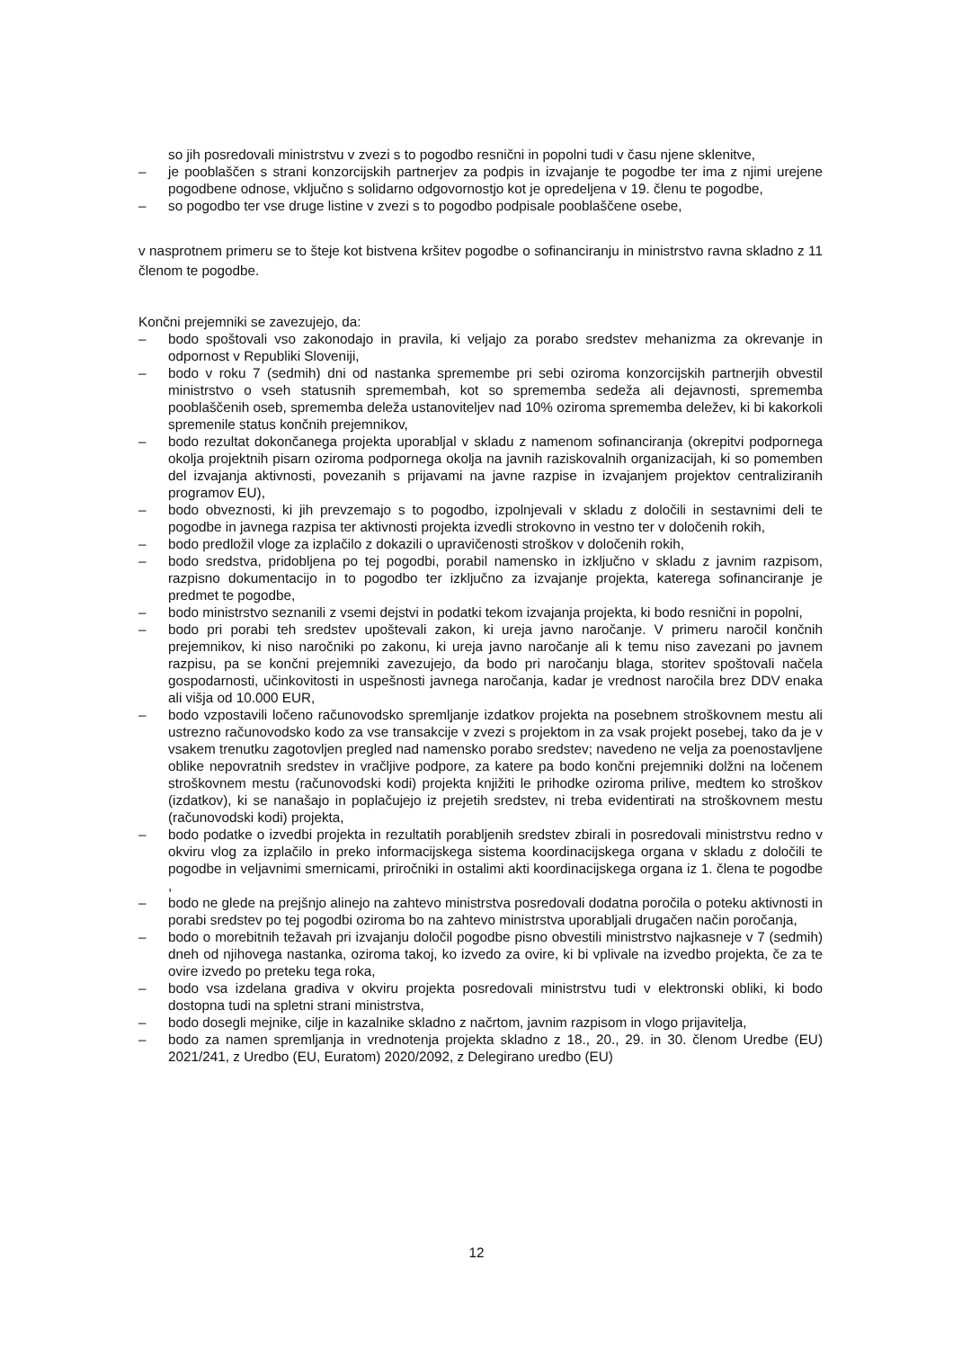so jih posredovali ministrstvu v zvezi s to pogodbo resnični in popolni tudi v času njene sklenitve,
– je pooblaščen s strani konzorcijskih partnerjev za podpis in izvajanje te pogodbe ter ima z njimi urejene pogodbene odnose, vključno s solidarno odgovornostjo kot je opredeljena v 19. členu te pogodbe,
– so pogodbo ter vse druge listine v zvezi s to pogodbo podpisale pooblaščene osebe,
v nasprotnem primeru se to šteje kot bistvena kršitev pogodbe o sofinanciranju in ministrstvo ravna skladno z 11 členom te pogodbe.
Končni prejemniki se zavezujejo, da:
– bodo spoštovali vso zakonodajo in pravila, ki veljajo za porabo sredstev mehanizma za okrevanje in odpornost v Republiki Sloveniji,
– bodo v roku 7 (sedmih) dni od nastanka spremembe pri sebi oziroma konzorcijskih partnerjih obvestil ministrstvo o vseh statusnih spremembah, kot so sprememba sedeža ali dejavnosti, sprememba pooblaščenih oseb, sprememba deleža ustanoviteljev nad 10% oziroma sprememba deležev, ki bi kakorkoli spremenile status končnih prejemnikov,
– bodo rezultat dokončanega projekta uporabljal v skladu z namenom sofinanciranja (okrepitvi podpornega okolja projektnih pisarn oziroma podpornega okolja na javnih raziskovalnih organizacijah, ki so pomemben del izvajanja aktivnosti, povezanih s prijavami na javne razpise in izvajanjem projektov centraliziranih programov EU),
– bodo obveznosti, ki jih prevzemajo s to pogodbo, izpolnjevali v skladu z določili in sestavnimi deli te pogodbe in javnega razpisa ter aktivnosti projekta izvedli strokovno in vestno ter v določenih rokih,
– bodo predložil vloge za izplačilo z dokazili o upravičenosti stroškov v določenih rokih,
– bodo sredstva, pridobljena po tej pogodbi, porabil namensko in izključno v skladu z javnim razpisom, razpisno dokumentacijo in to pogodbo ter izključno za izvajanje projekta, katerega sofinanciranje je predmet te pogodbe,
– bodo ministrstvo seznanili z vsemi dejstvi in podatki tekom izvajanja projekta, ki bodo resnični in popolni,
– bodo pri porabi teh sredstev upoštevali zakon, ki ureja javno naročanje. V primeru naročil končnih prejemnikov, ki niso naročniki po zakonu, ki ureja javno naročanje ali k temu niso zavezani po javnem razpisu, pa se končni prejemniki zavezujejo, da bodo pri naročanju blaga, storitev spoštovali načela gospodarnosti, učinkovitosti in uspešnosti javnega naročanja, kadar je vrednost naročila brez DDV enaka ali višja od 10.000 EUR,
– bodo vzpostavili ločeno računovodsko spremljanje izdatkov projekta na posebnem stroškovnem mestu ali ustrezno računovodsko kodo za vse transakcije v zvezi s projektom in za vsak projekt posebej, tako da je v vsakem trenutku zagotovljen pregled nad namensko porabo sredstev; navedeno ne velja za poenostavljene oblike nepovratnih sredstev in vračljive podpore, za katere pa bodo končni prejemniki dolžni na ločenem stroškovnem mestu (računovodski kodi) projekta knjižiti le prihodke oziroma prilive, medtem ko stroškov (izdatkov), ki se nanašajo in poplačujejo iz prejetih sredstev, ni treba evidentirati na stroškovnem mestu (računovodski kodi) projekta,
– bodo podatke o izvedbi projekta in rezultatih porabljenih sredstev zbirali in posredovali ministrstvu redno v okviru vlog za izplačilo in preko informacijskega sistema koordinacijskega organa v skladu z določili te pogodbe in veljavnimi smernicami, priročniki in ostalimi akti koordinacijskega organa iz 1. člena te pogodbe ,
– bodo ne glede na prejšnjo alinejo na zahtevo ministrstva posredovali dodatna poročila o poteku aktivnosti in porabi sredstev po tej pogodbi oziroma bo na zahtevo ministrstva uporabljali drugačen način poročanja,
– bodo o morebitnih težavah pri izvajanju določil pogodbe pisno obvestili ministrstvo najkasneje v 7 (sedmih) dneh od njihovega nastanka, oziroma takoj, ko izvedo za ovire, ki bi vplivale na izvedbo projekta, če za te ovire izvedo po preteku tega roka,
– bodo vsa izdelana gradiva v okviru projekta posredovali ministrstvu tudi v elektronski obliki, ki bodo dostopna tudi na spletni strani ministrstva,
– bodo dosegli mejnike, cilje in kazalnike skladno z načrtom, javnim razpisom in vlogo prijavitelja,
– bodo za namen spremljanja in vrednotenja projekta skladno z 18., 20., 29. in 30. členom Uredbe (EU) 2021/241, z Uredbo (EU, Euratom) 2020/2092, z Delegirano uredbo (EU)
12